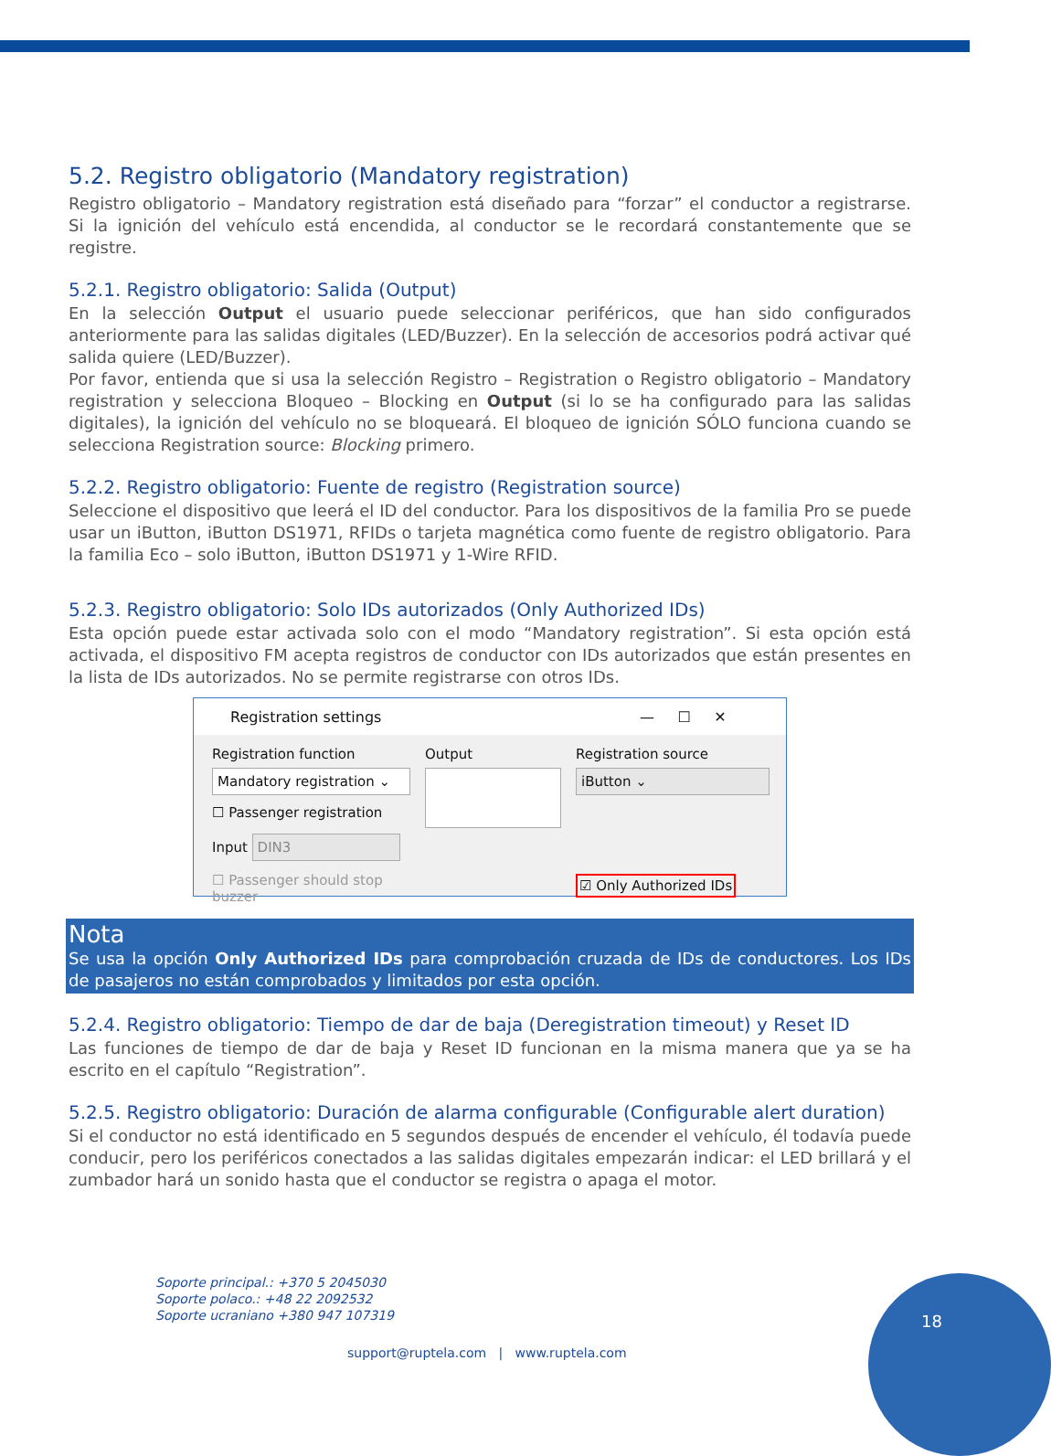5.2. Registro obligatorio (Mandatory registration)
Registro obligatorio – Mandatory registration está diseñado para “forzar” el conductor a registrarse. Si la ignición del vehículo está encendida, al conductor se le recordará constantemente que se registre.
5.2.1. Registro obligatorio: Salida (Output)
En la selección Output el usuario puede seleccionar periféricos, que han sido configurados anteriormente para las salidas digitales (LED/Buzzer). En la selección de accesorios podrá activar qué salida quiere (LED/Buzzer).
Por favor, entienda que si usa la selección Registro – Registration o Registro obligatorio – Mandatory registration y selecciona Bloqueo – Blocking en Output (si lo se ha configurado para las salidas digitales), la ignición del vehículo no se bloqueará. El bloqueo de ignición SÓLO funciona cuando se selecciona Registration source: Blocking primero.
5.2.2. Registro obligatorio: Fuente de registro (Registration source)
Seleccione el dispositivo que leerá el ID del conductor. Para los dispositivos de la familia Pro se puede usar un iButton, iButton DS1971, RFIDs o tarjeta magnética como fuente de registro obligatorio. Para la familia Eco – solo iButton, iButton DS1971 y 1-Wire RFID.
5.2.3. Registro obligatorio: Solo IDs autorizados (Only Authorized IDs)
Esta opción puede estar activada solo con el modo “Mandatory registration”. Si esta opción está activada, el dispositivo FM acepta registros de conductor con IDs autorizados que están presentes en la lista de IDs autorizados. No se permite registrarse con otros IDs.
Registration settings — ☐ ✕
Registration function
Mandatory registration ⌄
☐ Passenger registration
Input DIN3
☐ Passenger should stop buzzer
Output Registration source
iButton ⌄
☑ Only Authorized IDs
Nota
Se usa la opción Only Authorized IDs para comprobación cruzada de IDs de conductores. Los IDs de pasajeros no están comprobados y limitados por esta opción.
5.2.4. Registro obligatorio: Tiempo de dar de baja (Deregistration timeout) y Reset ID
Las funciones de tiempo de dar de baja y Reset ID funcionan en la misma manera que ya se ha escrito en el capítulo “Registration”.
5.2.5. Registro obligatorio: Duración de alarma configurable (Configurable alert duration)
Si el conductor no está identificado en 5 segundos después de encender el vehículo, él todavía puede conducir, pero los periféricos conectados a las salidas digitales empezarán indicar: el LED brillará y el zumbador hará un sonido hasta que el conductor se registra o apaga el motor.
Soporte principal.: +370 5 2045030
Soporte polaco.: +48 22 2092532
Soporte ucraniano +380 947 107319
support@ruptela.com | www.ruptela.com
18